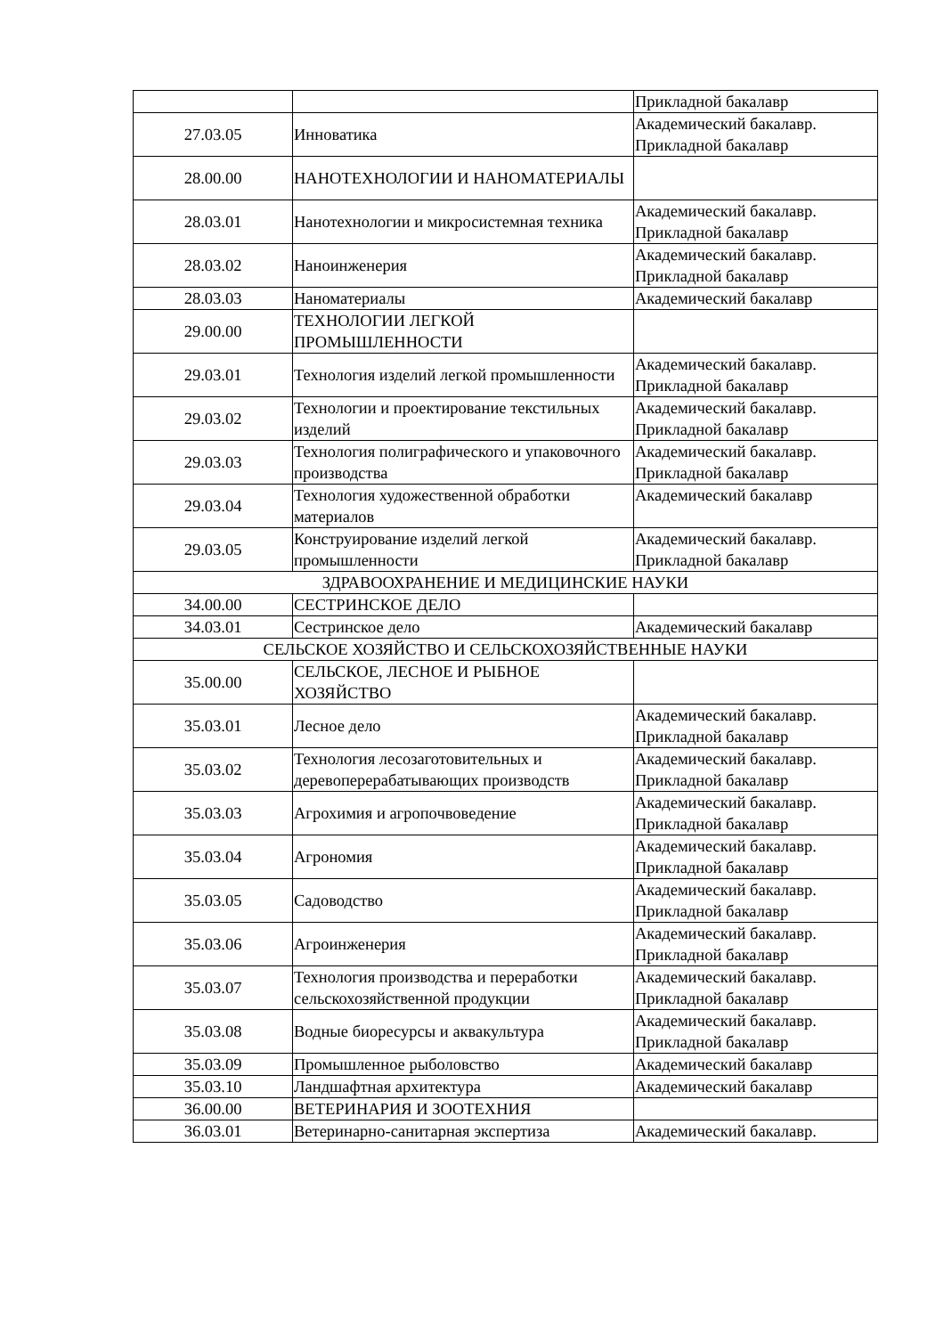| | | Прикладной бакалавр |
| 27.03.05 | Инноватика | Академический бакалавр. Прикладной бакалавр |
| 28.00.00 | НАНОТЕХНОЛОГИИ И НАНОМАТЕРИАЛЫ | |
| 28.03.01 | Нанотехнологии и микросистемная техника | Академический бакалавр. Прикладной бакалавр |
| 28.03.02 | Наноинженерия | Академический бакалавр. Прикладной бакалавр |
| 28.03.03 | Наноматериалы | Академический бакалавр |
| 29.00.00 | ТЕХНОЛОГИИ ЛЕГКОЙ ПРОМЫШЛЕННОСТИ | |
| 29.03.01 | Технология изделий легкой промышленности | Академический бакалавр. Прикладной бакалавр |
| 29.03.02 | Технологии и проектирование текстильных изделий | Академический бакалавр. Прикладной бакалавр |
| 29.03.03 | Технология полиграфического и упаковочного производства | Академический бакалавр. Прикладной бакалавр |
| 29.03.04 | Технология художественной обработки материалов | Академический бакалавр |
| 29.03.05 | Конструирование изделий легкой промышленности | Академический бакалавр. Прикладной бакалавр |
| ЗДРАВООХРАНЕНИЕ И МЕДИЦИНСКИЕ НАУКИ | | |
| 34.00.00 | СЕСТРИНСКОЕ ДЕЛО | |
| 34.03.01 | Сестринское дело | Академический бакалавр |
| СЕЛЬСКОЕ ХОЗЯЙСТВО И СЕЛЬСКОХОЗЯЙСТВЕННЫЕ НАУКИ | | |
| 35.00.00 | СЕЛЬСКОЕ, ЛЕСНОЕ И РЫБНОЕ ХОЗЯЙСТВО | |
| 35.03.01 | Лесное дело | Академический бакалавр. Прикладной бакалавр |
| 35.03.02 | Технология лесозаготовительных и деревоперерабатывающих производств | Академический бакалавр. Прикладной бакалавр |
| 35.03.03 | Агрохимия и агропочвоведение | Академический бакалавр. Прикладной бакалавр |
| 35.03.04 | Агрономия | Академический бакалавр. Прикладной бакалавр |
| 35.03.05 | Садоводство | Академический бакалавр. Прикладной бакалавр |
| 35.03.06 | Агроинженерия | Академический бакалавр. Прикладной бакалавр |
| 35.03.07 | Технология производства и переработки сельскохозяйственной продукции | Академический бакалавр. Прикладной бакалавр |
| 35.03.08 | Водные биоресурсы и аквакультура | Академический бакалавр. Прикладной бакалавр |
| 35.03.09 | Промышленное рыболовство | Академический бакалавр |
| 35.03.10 | Ландшафтная архитектура | Академический бакалавр |
| 36.00.00 | ВЕТЕРИНАРИЯ И ЗООТЕХНИЯ | |
| 36.03.01 | Ветеринарно-санитарная экспертиза | Академический бакалавр. |